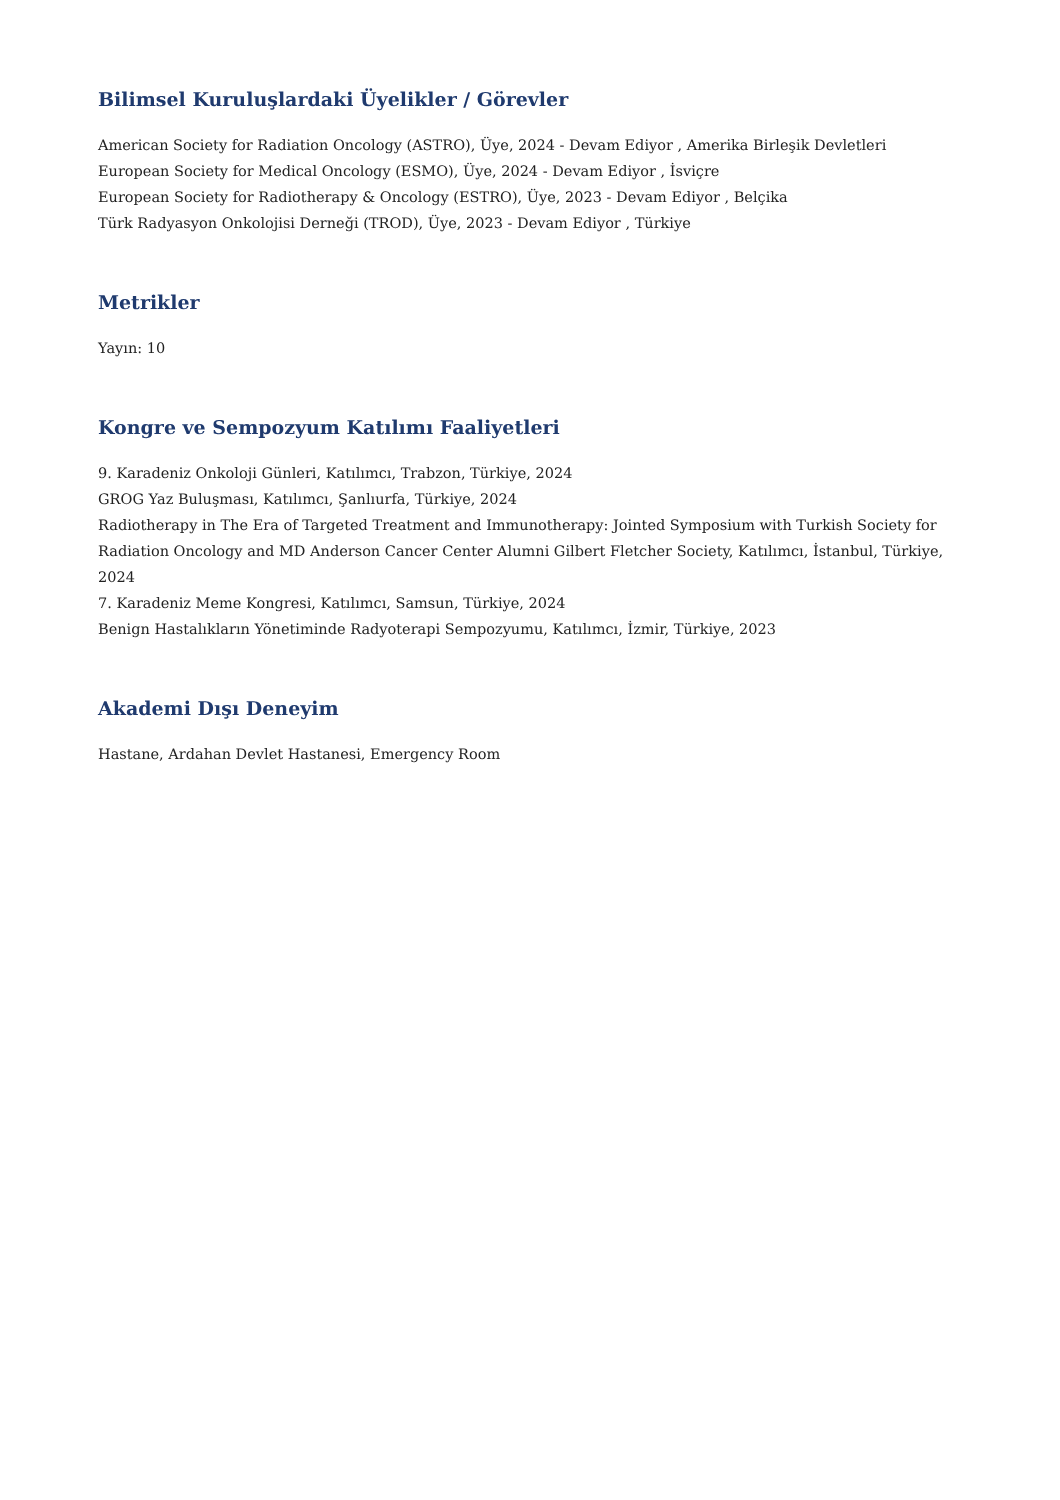Bilimsel Kuruluşlardaki Üyelikler / Görevler
American Society for Radiation Oncology (ASTRO), Üye, 2024 - Devam Ediyor , Amerika Birleşik Devletleri
European Society for Medical Oncology (ESMO), Üye, 2024 - Devam Ediyor , İsviçre
European Society for Radiotherapy & Oncology (ESTRO), Üye, 2023 - Devam Ediyor , Belçika
Türk Radyasyon Onkolojisi Derneği (TROD), Üye, 2023 - Devam Ediyor , Türkiye
Metrikler
Yayın: 10
Kongre ve Sempozyum Katılımı Faaliyetleri
9. Karadeniz Onkoloji Günleri, Katılımcı, Trabzon, Türkiye, 2024
GROG Yaz Buluşması, Katılımcı, Şanlıurfa, Türkiye, 2024
Radiotherapy in The Era of Targeted Treatment and Immunotherapy: Jointed Symposium with Turkish Society for Radiation Oncology and MD Anderson Cancer Center Alumni Gilbert Fletcher Society, Katılımcı, İstanbul, Türkiye, 2024
7. Karadeniz Meme Kongresi, Katılımcı, Samsun, Türkiye, 2024
Benign Hastalıkların Yönetiminde Radyoterapi Sempozyumu, Katılımcı, İzmir, Türkiye, 2023
Akademi Dışı Deneyim
Hastane, Ardahan Devlet Hastanesi, Emergency Room